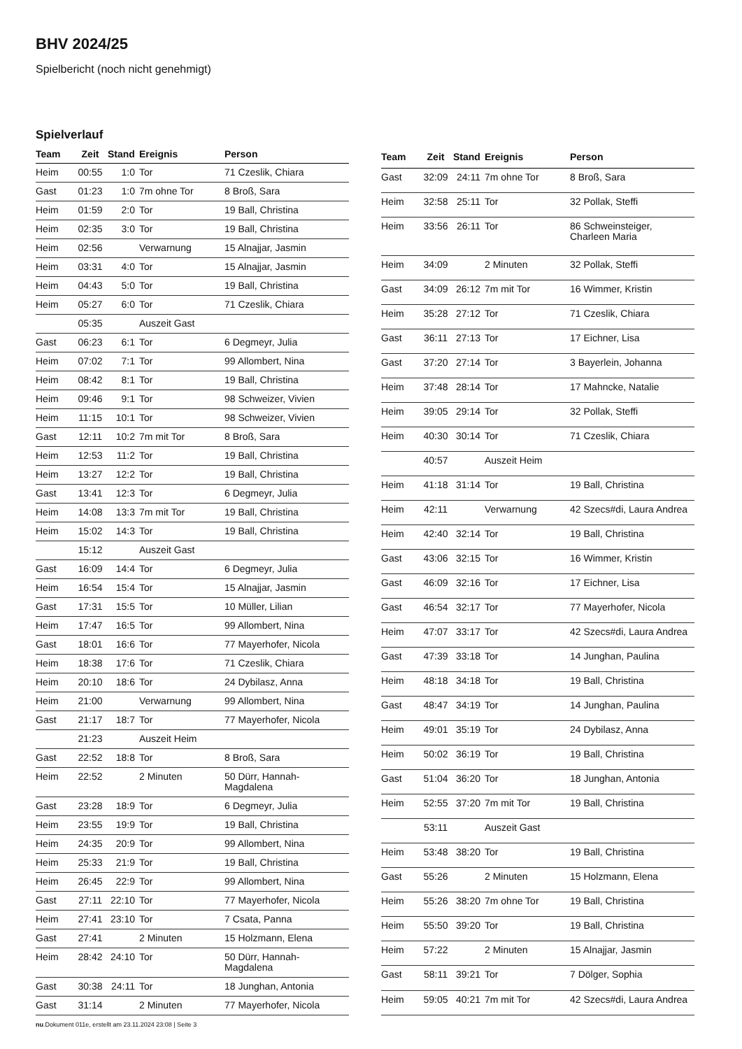BHV 2024/25
Spielbericht (noch nicht genehmigt)
Spielverlauf
| Team | Zeit | Stand | Ereignis | Person |
| --- | --- | --- | --- | --- |
| Heim | 00:55 | 1:0 | Tor | 71 Czeslik, Chiara |
| Gast | 01:23 | 1:0 | 7m ohne Tor | 8 Broß, Sara |
| Heim | 01:59 | 2:0 | Tor | 19 Ball, Christina |
| Heim | 02:35 | 3:0 | Tor | 19 Ball, Christina |
| Heim | 02:56 | | Verwarnung | 15 Alnajjar, Jasmin |
| Heim | 03:31 | 4:0 | Tor | 15 Alnajjar, Jasmin |
| Heim | 04:43 | 5:0 | Tor | 19 Ball, Christina |
| Heim | 05:27 | 6:0 | Tor | 71 Czeslik, Chiara |
| | 05:35 | | Auszeit Gast | |
| Gast | 06:23 | 6:1 | Tor | 6 Degmeyr, Julia |
| Heim | 07:02 | 7:1 | Tor | 99 Allombert, Nina |
| Heim | 08:42 | 8:1 | Tor | 19 Ball, Christina |
| Heim | 09:46 | 9:1 | Tor | 98 Schweizer, Vivien |
| Heim | 11:15 | 10:1 | Tor | 98 Schweizer, Vivien |
| Gast | 12:11 | 10:2 | 7m mit Tor | 8 Broß, Sara |
| Heim | 12:53 | 11:2 | Tor | 19 Ball, Christina |
| Heim | 13:27 | 12:2 | Tor | 19 Ball, Christina |
| Gast | 13:41 | 12:3 | Tor | 6 Degmeyr, Julia |
| Heim | 14:08 | 13:3 | 7m mit Tor | 19 Ball, Christina |
| Heim | 15:02 | 14:3 | Tor | 19 Ball, Christina |
| | 15:12 | | Auszeit Gast | |
| Gast | 16:09 | 14:4 | Tor | 6 Degmeyr, Julia |
| Heim | 16:54 | 15:4 | Tor | 15 Alnajjar, Jasmin |
| Gast | 17:31 | 15:5 | Tor | 10 Müller, Lilian |
| Heim | 17:47 | 16:5 | Tor | 99 Allombert, Nina |
| Gast | 18:01 | 16:6 | Tor | 77 Mayerhofer, Nicola |
| Heim | 18:38 | 17:6 | Tor | 71 Czeslik, Chiara |
| Heim | 20:10 | 18:6 | Tor | 24 Dybilasz, Anna |
| Heim | 21:00 | | Verwarnung | 99 Allombert, Nina |
| Gast | 21:17 | 18:7 | Tor | 77 Mayerhofer, Nicola |
| | 21:23 | | Auszeit Heim | |
| Gast | 22:52 | 18:8 | Tor | 8 Broß, Sara |
| Heim | 22:52 | | 2 Minuten | 50 Dürr, Hannah- Magdalena |
| Gast | 23:28 | 18:9 | Tor | 6 Degmeyr, Julia |
| Heim | 23:55 | 19:9 | Tor | 19 Ball, Christina |
| Heim | 24:35 | 20:9 | Tor | 99 Allombert, Nina |
| Heim | 25:33 | 21:9 | Tor | 19 Ball, Christina |
| Heim | 26:45 | 22:9 | Tor | 99 Allombert, Nina |
| Gast | 27:11 | 22:10 | Tor | 77 Mayerhofer, Nicola |
| Heim | 27:41 | 23:10 | Tor | 7 Csata, Panna |
| Gast | 27:41 | | 2 Minuten | 15 Holzmann, Elena |
| Heim | 28:42 | 24:10 | Tor | 50 Dürr, Hannah- Magdalena |
| Gast | 30:38 | 24:11 | Tor | 18 Junghan, Antonia |
| Gast | 31:14 | | 2 Minuten | 77 Mayerhofer, Nicola |
| Team | Zeit | Stand | Ereignis | Person |
| --- | --- | --- | --- | --- |
| Gast | 32:09 | 24:11 | 7m ohne Tor | 8 Broß, Sara |
| Heim | 32:58 | 25:11 | Tor | 32 Pollak, Steffi |
| Heim | 33:56 | 26:11 | Tor | 86 Schweinsteiger, Charleen Maria |
| Heim | 34:09 | | 2 Minuten | 32 Pollak, Steffi |
| Gast | 34:09 | 26:12 | 7m mit Tor | 16 Wimmer, Kristin |
| Heim | 35:28 | 27:12 | Tor | 71 Czeslik, Chiara |
| Gast | 36:11 | 27:13 | Tor | 17 Eichner, Lisa |
| Gast | 37:20 | 27:14 | Tor | 3 Bayerlein, Johanna |
| Heim | 37:48 | 28:14 | Tor | 17 Mahncke, Natalie |
| Heim | 39:05 | 29:14 | Tor | 32 Pollak, Steffi |
| Heim | 40:30 | 30:14 | Tor | 71 Czeslik, Chiara |
| | 40:57 | | Auszeit Heim | |
| Heim | 41:18 | 31:14 | Tor | 19 Ball, Christina |
| Heim | 42:11 | | Verwarnung | 42 Szecs#di, Laura Andrea |
| Heim | 42:40 | 32:14 | Tor | 19 Ball, Christina |
| Gast | 43:06 | 32:15 | Tor | 16 Wimmer, Kristin |
| Gast | 46:09 | 32:16 | Tor | 17 Eichner, Lisa |
| Gast | 46:54 | 32:17 | Tor | 77 Mayerhofer, Nicola |
| Heim | 47:07 | 33:17 | Tor | 42 Szecs#di, Laura Andrea |
| Gast | 47:39 | 33:18 | Tor | 14 Junghan, Paulina |
| Heim | 48:18 | 34:18 | Tor | 19 Ball, Christina |
| Gast | 48:47 | 34:19 | Tor | 14 Junghan, Paulina |
| Heim | 49:01 | 35:19 | Tor | 24 Dybilasz, Anna |
| Heim | 50:02 | 36:19 | Tor | 19 Ball, Christina |
| Gast | 51:04 | 36:20 | Tor | 18 Junghan, Antonia |
| Heim | 52:55 | 37:20 | 7m mit Tor | 19 Ball, Christina |
| | 53:11 | | Auszeit Gast | |
| Heim | 53:48 | 38:20 | Tor | 19 Ball, Christina |
| Gast | 55:26 | | 2 Minuten | 15 Holzmann, Elena |
| Heim | 55:26 | 38:20 | 7m ohne Tor | 19 Ball, Christina |
| Heim | 55:50 | 39:20 | Tor | 19 Ball, Christina |
| Heim | 57:22 | | 2 Minuten | 15 Alnajjar, Jasmin |
| Gast | 58:11 | 39:21 | Tor | 7 Dölger, Sophia |
| Heim | 59:05 | 40:21 | 7m mit Tor | 42 Szecs#di, Laura Andrea |
nu.Dokument 011e, erstellt am 23.11.2024 23:08 | Seite 3